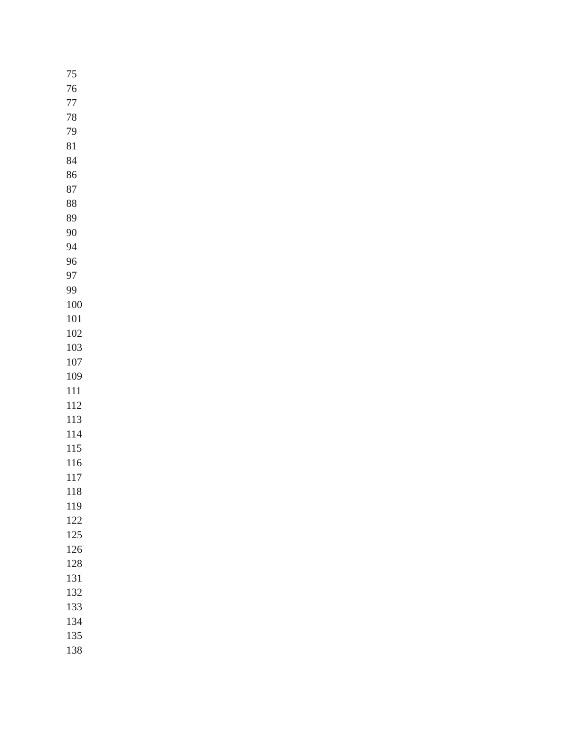75
76
77
78
79
81
84
86
87
88
89
90
94
96
97
99
100
101
102
103
107
109
111
112
113
114
115
116
117
118
119
122
125
126
128
131
132
133
134
135
138